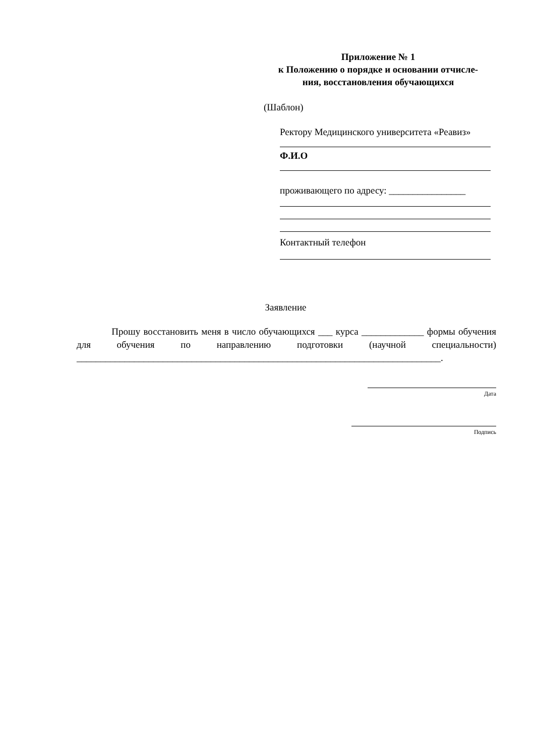Приложение № 1
к Положению о порядке и основании отчисле-
ния, восстановления обучающихся
(Шаблон)
Ректору Медицинского университета «Реавиз»
Ф.И.О
проживающего по адресу: ________________
Контактный телефон
Заявление
Прошу восстановить меня в число обучающихся ___ курса _____________ формы обучения для обучения по направлению подготовки (научной специальности) ____________________________________________________________________________.
Дата
Подпись